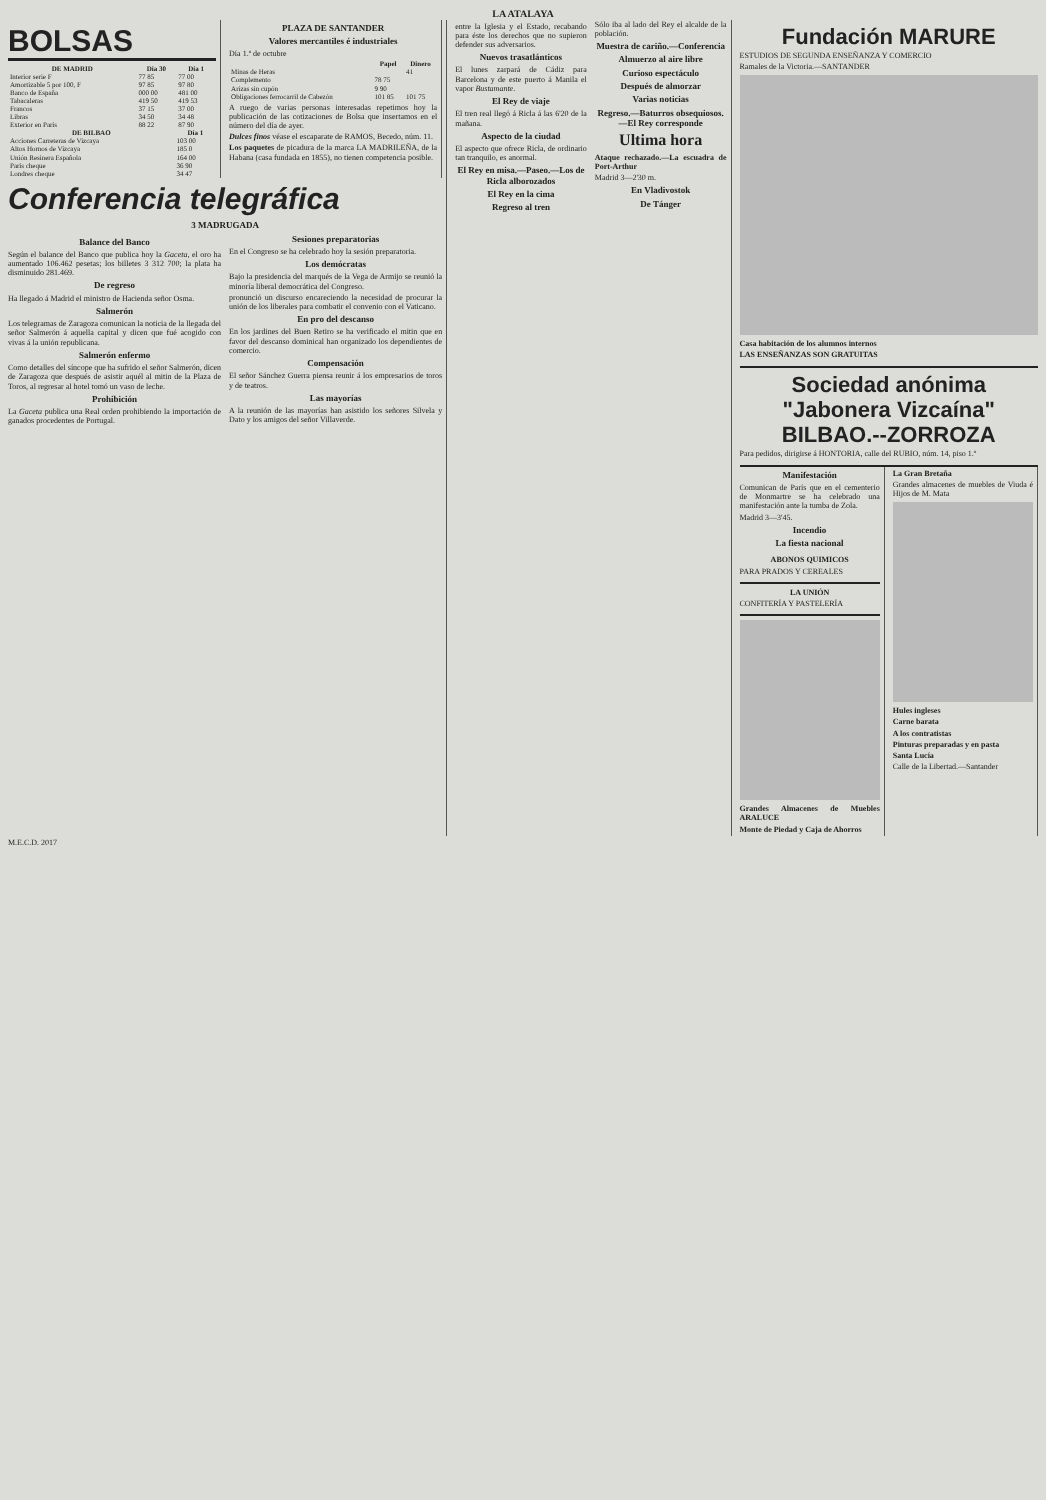LA ATALAYA
BOLSAS
| DE MADRID | Día 30 | Día 1 |
| --- | --- | --- |
| Interior serie F | 77 85 | 77 00 |
| Amortizable 5 por 100, F | 97 85 | 97 80 |
| Banco de España | 000 00 | 481 00 |
| Tabacaleras | 419 50 | 419 53 |
| Francos | 37 15 | 37 00 |
| Libras | 34 50 | 34 48 |
| Exterior en París | 88 22 | 87 90 |
| DE BILBAO | Día 1 |
| --- | --- |
| Acciones Carreteras de Vizcaya | 103 00 |
| Altos Hornos de Vizcaya | 185 0 |
| Unión Resinera Española | 164 00 |
| París cheque | 36 90 |
| Londres cheque | 34 47 |
PLAZA DE SANTANDER
Valores mercantiles é industriales
Día 1.º de octubre
| | Papel | Dinero |
| --- | --- | --- |
| Minas de Heras | | 41 |
| Complemento | 78 75 | |
| Arizas sin cupón | 9 90 | |
| Obligaciones ferrocarril de Cabezón | 101 85 | 101 75 |
A ruego de varias personas interesadas repetimos hoy la publicación de las cotizaciones de Bolsa que insertamos en el número del día de ayer.
Dulces finos véase el escaparate de RAMOS, Becedo, núm. 11.
Los paquetes de picadura de la marca LA MADRILEÑA, de la Habana (casa fundada en 1855), no tienen competencia posible.
Conferencia telegráfica
3 MADRUGADA
Balance del Banco
Según el balance del Banco que publica hoy la Gaceta, el oro ha aumentado 106.462 pesetas; los billetes 3 312 700; la plata ha disminuido 281.469.
De regreso
Ha llegado á Madrid el ministro de Hacienda señor Osma.
Salmerón
Los telegramas de Zaragoza comunican la noticia de la llegada del señor Salmerón á aquella capital y dicen que fué acogido con vivas á la unión republicana.
Salmerón enfermo
Como detalles del síncope que ha sufrido el señor Salmerón, dicen de Zaragoza que después de asistir aquél al mitin de la Plaza de Toros, al regresar al hotel tomó un vaso de leche.
Prohibición
La Gaceta publica una Real orden prohibiendo la importación de ganados procedentes de Portugal.
Sesiones preparatorias
En el Congreso se ha celebrado hoy la sesión preparatoria.
Los demócratas
Bajo la presidencia del marqués de la Vega de Armijo se reunió la minoría liberal democrática del Congreso.
pronunció un discurso encareciendo la necesidad de procurar la unión de los liberales para combatir el convenio con el Vaticano.
En pro del descanso
En los jardines del Buen Retiro se ha verificado el mitin que en favor del descanso dominical han organizado los dependientes de comercio.
Compensación
El señor Sánchez Guerra piensa reunir á los empresarios de toros y de teatros.
Las mayorías
A la reunión de las mayorías han asistido los señores Silvela y Dato y los amigos del señor Villaverde.
entre la Iglesia y el Estado, recabando para éste los derechos que no supieron defender sus adversarios.
Nuevos trasatlánticos
El lunes zarpará de Cádiz para Barcelona y de este puerto á Manila el vapor Bustamante.
El Rey de viaje
El tren real llegó á Ricla á las 6'20 de la mañana.
Aspecto de la ciudad
El aspecto que ofrece Ricla, de ordinario tan tranquilo, es anormal.
El Rey en misa.—Paseo.—Los de Ricla alborozados
El Rey en la cima
Regreso al tren
Sólo iba al lado del Rey el alcalde de la población.
Muestra de cariño.—Conferencia
Almuerzo al aire libre
Curioso espectáculo
Después de almorzar
Varias noticias
Regreso.—Baturros obsequiosos.—El Rey corresponde
Ultima hora
Ataque rechazado.—La escuadra de Port-Arthur
Madrid 3—2'30 m.
En Vladivostok
De Tánger
Fundación MARURE
ESTUDIOS DE SEGUNDA ENSEÑANZA Y COMERCIO
Ramales de la Victoria.—SANTANDER
Casa habitación de los alumnos internos
LAS ENSEÑANZAS SON GRATUITAS
Sociedad anónima "Jabonera Vizcaína"
BILBAO.--ZORROZA
Para pedidos, dirigirse á HONTORIA, calle del RUBIO, núm. 14, piso 1.º
Manifestación
Comunican de París que en el cementerio de Monmartre se ha celebrado una manifestación ante la tumba de Zola.
Madrid 3—3'45.
Incendio
La fiesta nacional
ABONOS QUIMICOS
PARA PRADOS Y CEREALES
LA UNIÓN
CONFITERÍA Y PASTELERÍA
Grandes Almacenes de Muebles ARALUCE
Monte de Piedad y Caja de Ahorros
La Gran Bretaña
Grandes almacenes de muebles de Viuda é Hijos de M. Mata
Hules ingleses
Carne barata
A los contratistas
Pinturas preparadas y en pasta
Santa Lucía
Calle de la Libertad.—Santander
M.E.C.D. 2017